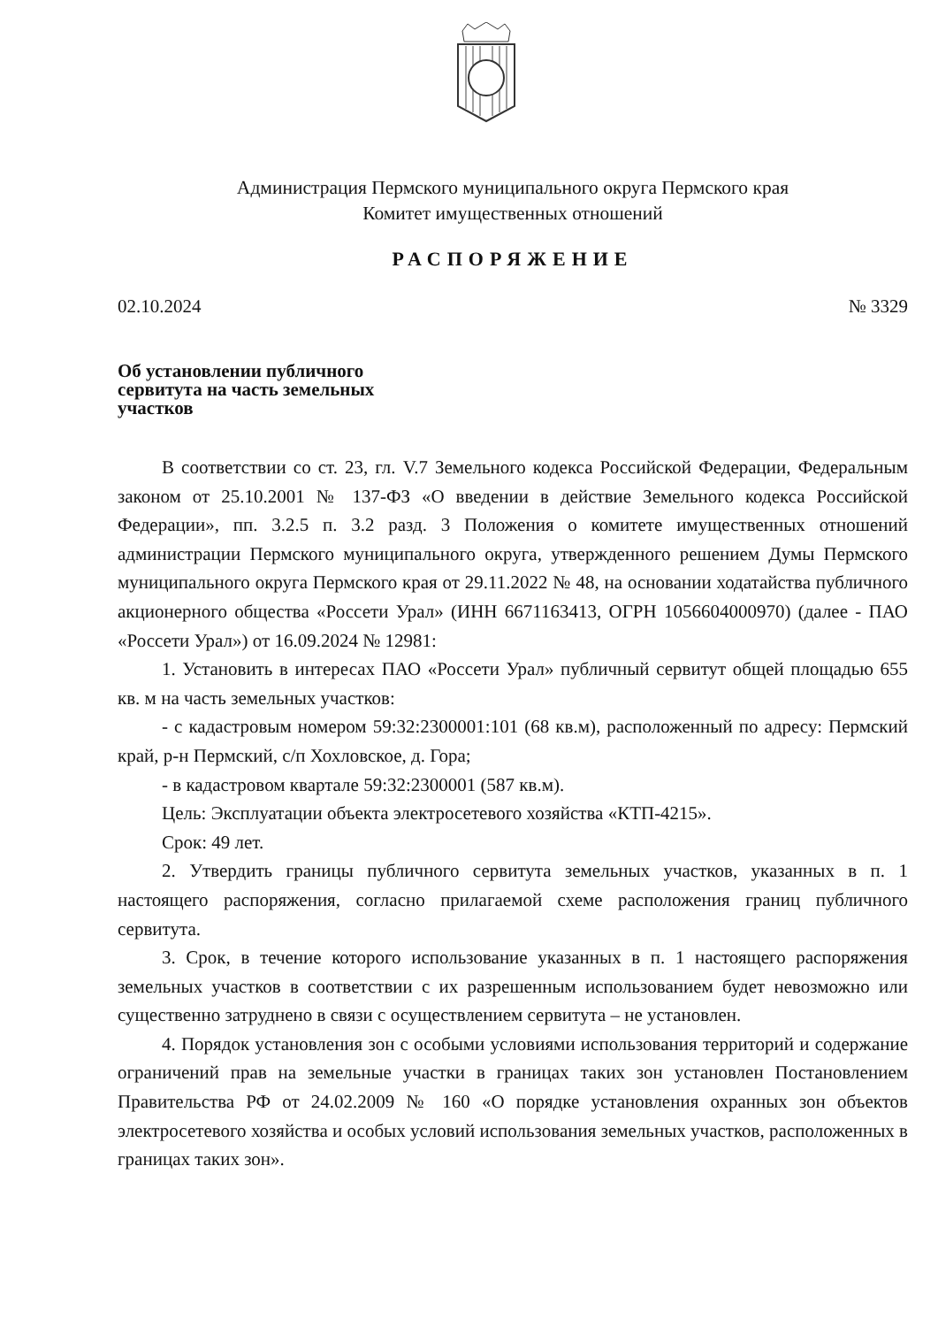Администрация Пермского муниципального округа Пермского края
Комитет имущественных отношений
РАСПОРЯЖЕНИЕ
02.10.2024 № 3329
Об установлении публичного сервитута на часть земельных участков
В соответствии со ст. 23, гл. V.7 Земельного кодекса Российской Федерации, Федеральным законом от 25.10.2001 № 137-ФЗ «О введении в действие Земельного кодекса Российской Федерации», пп. 3.2.5 п. 3.2 разд. 3 Положения о комитете имущественных отношений администрации Пермского муниципального округа, утвержденного решением Думы Пермского муниципального округа Пермского края от 29.11.2022 № 48, на основании ходатайства публичного акционерного общества «Россети Урал» (ИНН 6671163413, ОГРН 1056604000970) (далее - ПАО «Россети Урал») от 16.09.2024 № 12981:
1. Установить в интересах ПАО «Россети Урал» публичный сервитут общей площадью 655 кв. м на часть земельных участков:
- с кадастровым номером 59:32:2300001:101 (68 кв.м), расположенный по адресу: Пермский край, р-н Пермский, с/п Хохловское, д. Гора;
- в кадастровом квартале 59:32:2300001 (587 кв.м).
Цель: Эксплуатации объекта электросетевого хозяйства «КТП-4215».
Срок: 49 лет.
2. Утвердить границы публичного сервитута земельных участков, указанных в п. 1 настоящего распоряжения, согласно прилагаемой схеме расположения границ публичного сервитута.
3. Срок, в течение которого использование указанных в п. 1 настоящего распоряжения земельных участков в соответствии с их разрешенным использованием будет невозможно или существенно затруднено в связи с осуществлением сервитута – не установлен.
4. Порядок установления зон с особыми условиями использования территорий и содержание ограничений прав на земельные участки в границах таких зон установлен Постановлением Правительства РФ от 24.02.2009 № 160 «О порядке установления охранных зон объектов электросетевого хозяйства и особых условий использования земельных участков, расположенных в границах таких зон».